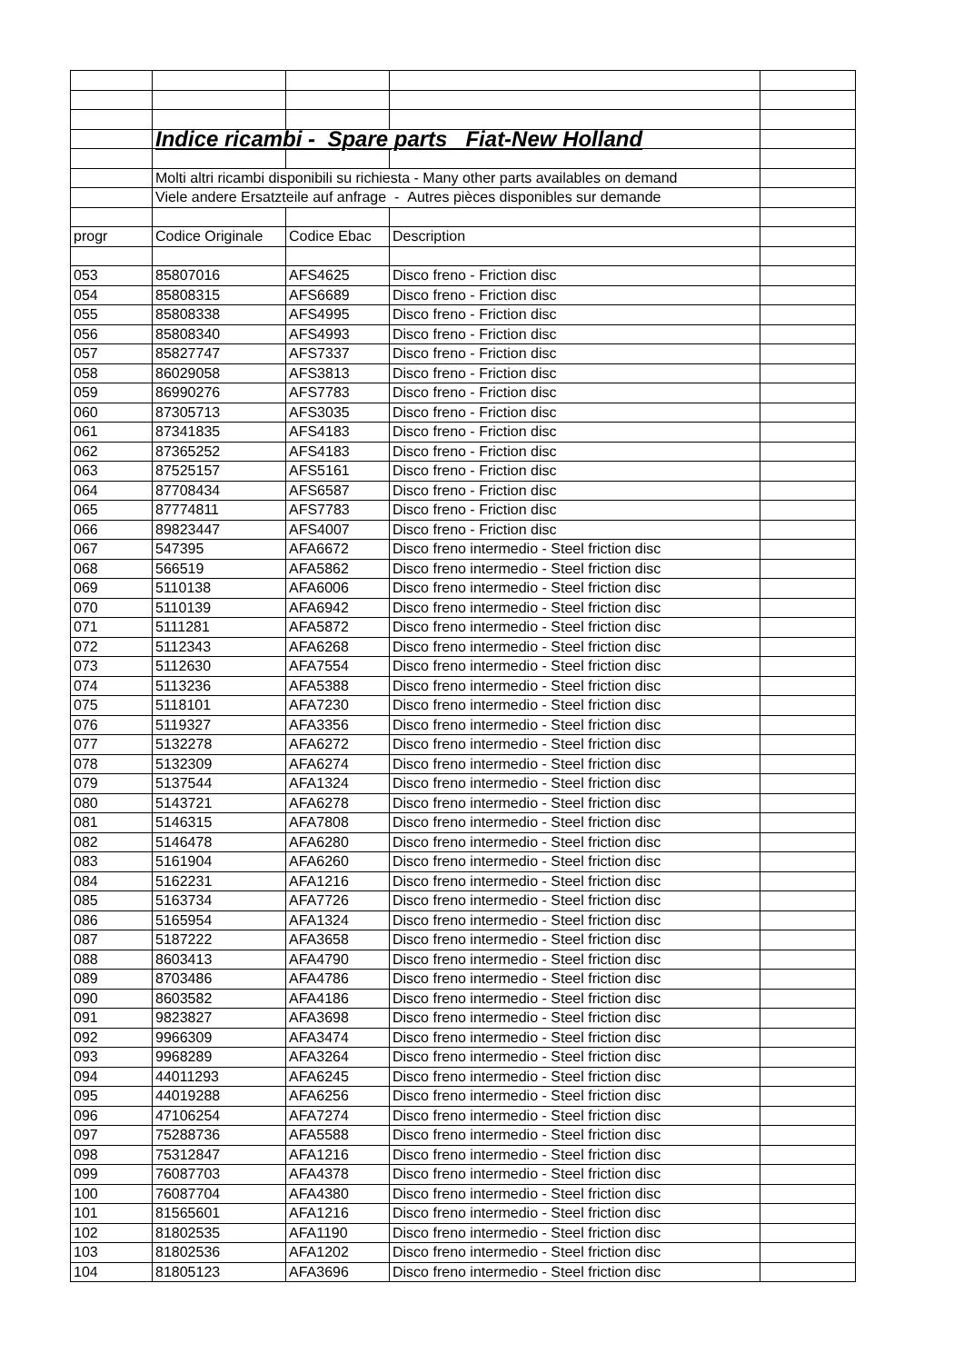| | Indice ricambi - Spare parts Fiat-New Holland | | | |
| | Molti altri ricambi disponibili su richiesta - Many other parts availables on demand | | | |
| | Viele andere Ersatzteile auf anfrage - Autres pièces disponibles sur demande | | | |
| progr | Codice Originale | Codice Ebac | Description | |
| 053 | 85807016 | AFS4625 | Disco freno - Friction disc | |
| 054 | 85808315 | AFS6689 | Disco freno - Friction disc | |
| 055 | 85808338 | AFS4995 | Disco freno - Friction disc | |
| 056 | 85808340 | AFS4993 | Disco freno - Friction disc | |
| 057 | 85827747 | AFS7337 | Disco freno - Friction disc | |
| 058 | 86029058 | AFS3813 | Disco freno - Friction disc | |
| 059 | 86990276 | AFS7783 | Disco freno - Friction disc | |
| 060 | 87305713 | AFS3035 | Disco freno - Friction disc | |
| 061 | 87341835 | AFS4183 | Disco freno - Friction disc | |
| 062 | 87365252 | AFS4183 | Disco freno - Friction disc | |
| 063 | 87525157 | AFS5161 | Disco freno - Friction disc | |
| 064 | 87708434 | AFS6587 | Disco freno - Friction disc | |
| 065 | 87774811 | AFS7783 | Disco freno - Friction disc | |
| 066 | 89823447 | AFS4007 | Disco freno - Friction disc | |
| 067 | 547395 | AFA6672 | Disco freno intermedio - Steel friction disc | |
| 068 | 566519 | AFA5862 | Disco freno intermedio - Steel friction disc | |
| 069 | 5110138 | AFA6006 | Disco freno intermedio - Steel friction disc | |
| 070 | 5110139 | AFA6942 | Disco freno intermedio - Steel friction disc | |
| 071 | 5111281 | AFA5872 | Disco freno intermedio - Steel friction disc | |
| 072 | 5112343 | AFA6268 | Disco freno intermedio - Steel friction disc | |
| 073 | 5112630 | AFA7554 | Disco freno intermedio - Steel friction disc | |
| 074 | 5113236 | AFA5388 | Disco freno intermedio - Steel friction disc | |
| 075 | 5118101 | AFA7230 | Disco freno intermedio - Steel friction disc | |
| 076 | 5119327 | AFA3356 | Disco freno intermedio - Steel friction disc | |
| 077 | 5132278 | AFA6272 | Disco freno intermedio - Steel friction disc | |
| 078 | 5132309 | AFA6274 | Disco freno intermedio - Steel friction disc | |
| 079 | 5137544 | AFA1324 | Disco freno intermedio - Steel friction disc | |
| 080 | 5143721 | AFA6278 | Disco freno intermedio - Steel friction disc | |
| 081 | 5146315 | AFA7808 | Disco freno intermedio - Steel friction disc | |
| 082 | 5146478 | AFA6280 | Disco freno intermedio - Steel friction disc | |
| 083 | 5161904 | AFA6260 | Disco freno intermedio - Steel friction disc | |
| 084 | 5162231 | AFA1216 | Disco freno intermedio - Steel friction disc | |
| 085 | 5163734 | AFA7726 | Disco freno intermedio - Steel friction disc | |
| 086 | 5165954 | AFA1324 | Disco freno intermedio - Steel friction disc | |
| 087 | 5187222 | AFA3658 | Disco freno intermedio - Steel friction disc | |
| 088 | 8603413 | AFA4790 | Disco freno intermedio - Steel friction disc | |
| 089 | 8703486 | AFA4786 | Disco freno intermedio - Steel friction disc | |
| 090 | 8603582 | AFA4186 | Disco freno intermedio - Steel friction disc | |
| 091 | 9823827 | AFA3698 | Disco freno intermedio - Steel friction disc | |
| 092 | 9966309 | AFA3474 | Disco freno intermedio - Steel friction disc | |
| 093 | 9968289 | AFA3264 | Disco freno intermedio - Steel friction disc | |
| 094 | 44011293 | AFA6245 | Disco freno intermedio - Steel friction disc | |
| 095 | 44019288 | AFA6256 | Disco freno intermedio - Steel friction disc | |
| 096 | 47106254 | AFA7274 | Disco freno intermedio - Steel friction disc | |
| 097 | 75288736 | AFA5588 | Disco freno intermedio - Steel friction disc | |
| 098 | 75312847 | AFA1216 | Disco freno intermedio - Steel friction disc | |
| 099 | 76087703 | AFA4378 | Disco freno intermedio - Steel friction disc | |
| 100 | 76087704 | AFA4380 | Disco freno intermedio - Steel friction disc | |
| 101 | 81565601 | AFA1216 | Disco freno intermedio - Steel friction disc | |
| 102 | 81802535 | AFA1190 | Disco freno intermedio - Steel friction disc | |
| 103 | 81802536 | AFA1202 | Disco freno intermedio - Steel friction disc | |
| 104 | 81805123 | AFA3696 | Disco freno intermedio - Steel friction disc | |